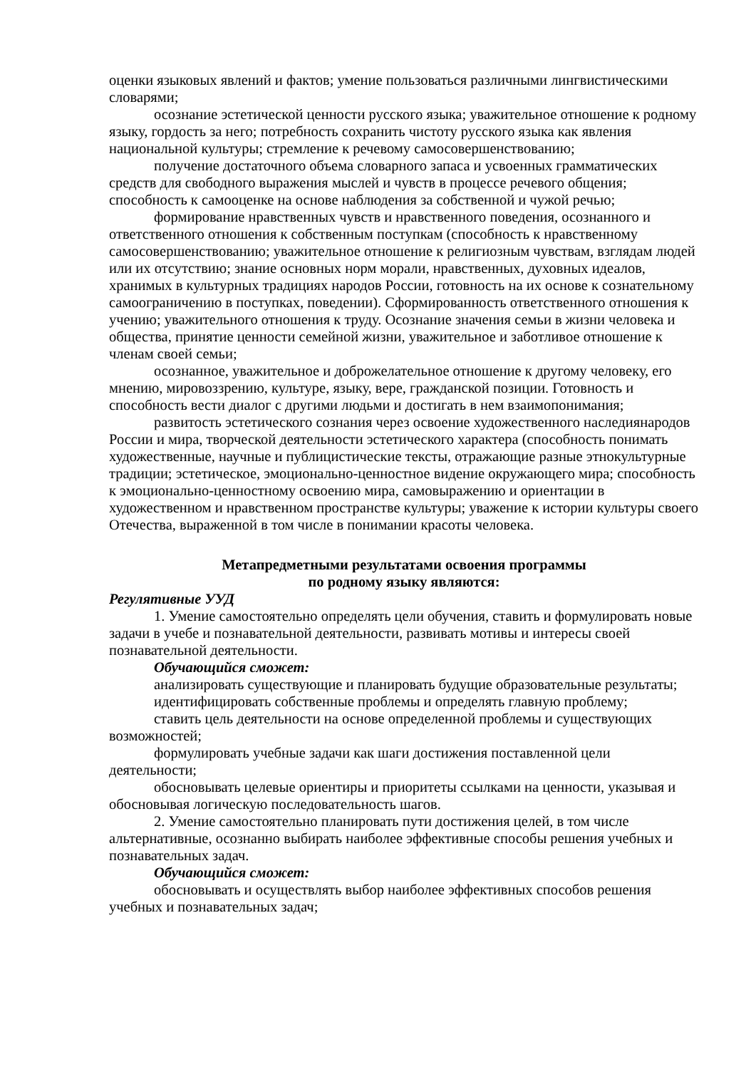оценки языковых явлений и фактов; умение пользоваться различными лингвистическими словарями;
осознание эстетической ценности русского языка; уважительное отношение к родному языку, гордость за него; потребность сохранить чистоту русского языка как явления национальной культуры; стремление к речевому самосовершенствованию;
получение достаточного объема словарного запаса и усвоенных грамматических средств для свободного выражения мыслей и чувств в процессе речевого общения; способность к самооценке на основе наблюдения за собственной и чужой речью;
формирование нравственных чувств и нравственного поведения, осознанного и ответственного отношения к собственным поступкам (способность к нравственному самосовершенствованию; уважительное отношение к религиозным чувствам, взглядам людей или их отсутствию; знание основных норм морали, нравственных, духовных идеалов, хранимых в культурных традициях народов России, готовность на их основе к сознательному самоограничению в поступках, поведении). Сформированность ответственного отношения к учению; уважительного отношения к труду. Осознание значения семьи в жизни человека и общества, принятие ценности семейной жизни, уважительное и заботливое отношение к членам своей семьи;
осознанное, уважительное и доброжелательное отношение к другому человеку, его мнению, мировоззрению, культуре, языку, вере, гражданской позиции. Готовность и способность вести диалог с другими людьми и достигать в нем взаимопонимания;
развитость эстетического сознания через освоение художественного наследиянародов России и мира, творческой деятельности эстетического характера (способность понимать художественные, научные и публицистические тексты, отражающие разные этнокультурные традиции; эстетическое, эмоционально-ценностное видение окружающего мира; способность к эмоционально-ценностному освоению мира, самовыражению и ориентации в художественном и нравственном пространстве культуры; уважение к истории культуры своего Отечества, выраженной в том числе в понимании красоты человека.
Метапредметными результатами освоения программы
по родному языку являются:
Регулятивные УУД
1. Умение самостоятельно определять цели обучения, ставить и формулировать новые задачи в учебе и познавательной деятельности, развивать мотивы и интересы своей познавательной деятельности.
Обучающийся сможет:
анализировать существующие и планировать будущие образовательные результаты;
идентифицировать собственные проблемы и определять главную проблему;
ставить цель деятельности на основе определенной проблемы и существующих возможностей;
формулировать учебные задачи как шаги достижения поставленной цели деятельности;
обосновывать целевые ориентиры и приоритеты ссылками на ценности, указывая и обосновывая логическую последовательность шагов.
2. Умение самостоятельно планировать пути достижения целей, в том числе альтернативные, осознанно выбирать наиболее эффективные способы решения учебных и познавательных задач.
Обучающийся сможет:
обосновывать и осуществлять выбор наиболее эффективных способов решения учебных и познавательных задач;